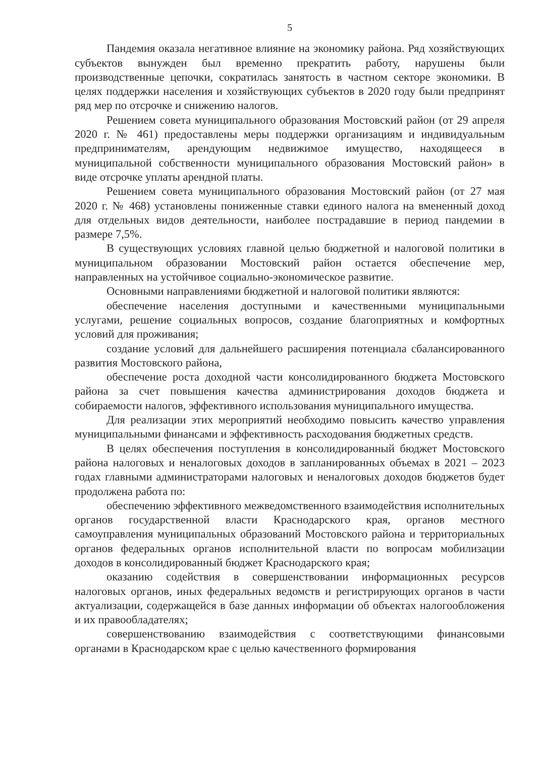5
Пандемия оказала негативное влияние на экономику района. Ряд хозяйствующих субъектов вынужден был временно прекратить работу, нарушены были производственные цепочки, сократилась занятость в частном секторе экономики. В целях поддержки населения и хозяйствующих субъектов в 2020 году были предпринят ряд мер по отсрочке и снижению налогов.
Решением совета муниципального образования Мостовский район (от 29 апреля 2020 г. № 461) предоставлены меры поддержки организациям и индивидуальным предпринимателям, арендующим недвижимое имущество, находящееся в муниципальной собственности муниципального образования Мостовский район» в виде отсрочке уплаты арендной платы.
Решением совета муниципального образования Мостовский район (от 27 мая 2020 г. № 468) установлены пониженные ставки единого налога на вмененный доход для отдельных видов деятельности, наиболее пострадавшие в период пандемии в размере 7,5%.
В существующих условиях главной целью бюджетной и налоговой политики в муниципальном образовании Мостовский район остается обеспечение мер, направленных на устойчивое социально-экономическое развитие.
Основными направлениями бюджетной и налоговой политики являются:
обеспечение населения доступными и качественными муниципальными услугами, решение социальных вопросов, создание благоприятных и комфортных условий для проживания;
создание условий для дальнейшего расширения потенциала сбалансированного развития Мостовского района,
обеспечение роста доходной части консолидированного бюджета Мостовского района за счет повышения качества администрирования доходов бюджета и собираемости налогов, эффективного использования муниципального имущества.
Для реализации этих мероприятий необходимо повысить качество управления муниципальными финансами и эффективность расходования бюджетных средств.
В целях обеспечения поступления в консолидированный бюджет Мостовского района налоговых и неналоговых доходов в запланированных объемах в 2021 – 2023 годах главными администраторами налоговых и неналоговых доходов бюджетов будет продолжена работа по:
обеспечению эффективного межведомственного взаимодействия исполнительных органов государственной власти Краснодарского края, органов местного самоуправления муниципальных образований Мостовского района и территориальных органов федеральных органов исполнительной власти по вопросам мобилизации доходов в консолидированный бюджет Краснодарского края;
оказанию содействия в совершенствовании информационных ресурсов налоговых органов, иных федеральных ведомств и регистрирующих органов в части актуализации, содержащейся в базе данных информации об объектах налогообложения и их правообладателях;
совершенствованию взаимодействия с соответствующими финансовыми органами в Краснодарском крае с целью качественного формирования